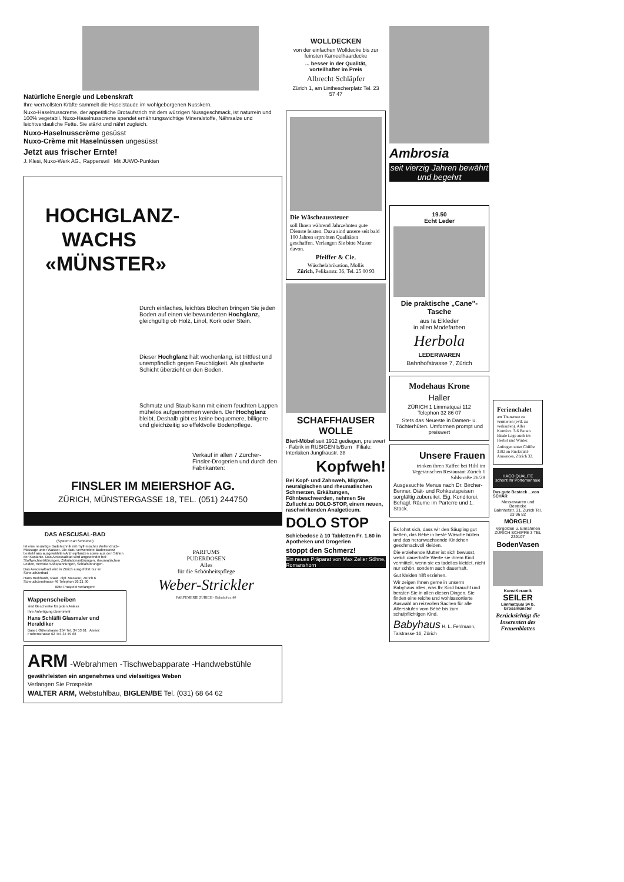Natürliche Energie und Lebenskraft
Ihre wertvollsten Kräfte sammelt die Haselstaude im wohlgeborgenen Nusskern.
Nuxo-Haselnusscreme, der appetitliche Brotaufstrich mit dem würzigen Nussgeschmack, ist naturrein und 100% vegetabil. Nuxo-Haselnusscreme spendet ernährungswichtige Mineralstoffe, Nährsalze und leichtverdauliche Fette. Sie stärkt und nährt zugleich.
Nuxo-Haselnusscrème gesüsst
Nuxo-Crème mit Haselnüssen ungesüsst
Jetzt aus frischer Ernte!
J. Klesi, Nuxo-Werk AG., Rapperswil Mit JUWO-Punkten
HOCHGLANZ-
WACHS
«MÜNSTER»
Durch einfaches, leichtes Blochen bringen Sie jeden Boden auf einen vielbewunderten Hochglanz, gleichgültig ob Holz, Linol, Kork oder Stein.
Dieser Hochglanz hält wochenlang, ist trittfest und unempfindlich gegen Feuchtigkeit. Als glasharte Schicht überzieht er den Boden.
Schmutz und Staub kann mit einem feuchten Lappen mühelos aufgenommen werden. Der Hochglanz bleibt. Deshalb gibt es keine bequemere, billigere und gleichzeitig so effektvolle Bodenpflege.
Verkauf in allen 7 Zürcher-Finsler-Drogerien und durch den Fabrikanten:
FINSLER IM MEIERSHOF AG.
ZÜRICH, MÜNSTERGASSE 18, TEL. (051) 244750
DAS AESCUSAL-BAD
(System Karl Schnebel)
Ist eine neuartige Badetechnik mit rhythmischer Wellendruck-Massage unter Wasser. Die dazu verwendete Badeessenz besteht aus ausgewählten Arzneipflanzen sowie aus den Säften der Kastanie. Das Aescusalbad wird angewendet bei: Stoffwechselstörungen, Zirkulationsstörungen, rheumatischen Leiden, nervösen Abspannungen, Schlafstörungen.
Das Aescusalbad wird in Zürich ausgeführt nur im Scheuchzerbad
Hans Burkhardt, staatl. dipl. Masseur, Zürich 6 Scheuchzerstrasse 46 Telephon 26 21 90
Bitte Prospekt verlangen!
Wappenscheiben
sind Geschenke für jeden Anlass
Ihre Anfertigung übernimmt
Hans Schläfli Glasmaler und Heraldiker
Basel, Güterstrasse 264 Tel. 34 53 61 Atelier: Frobenstrasse 62 Tel. 34 49 68
PARFUMS
PUDERDOSEN
Alles
für die Schönheitspflege
Weber-Strickler
PARFUMERIE ZÜRICH - Bahnhofstr. 40
ARM -Webrahmen -Tischwebapparate -Handwebstühle
gewährleisten ein angenehmes und vielseitiges Weben
Verlangen Sie Prospekte
WALTER ARM, Webstuhlbau, BIGLEN/BE Tel. (031) 68 64 62
WOLLDECKEN
von der einfachen Wolldecke bis zur feinsten Kameelhaardecke
... besser in der Qualität, vorteilhafter im Preis
Albrecht Schläpfer
Zürich 1, am Linthescherplatz Tel. 23 57 47
Die Wäscheaussteuer
soll Ihnen während Jahrzehnten gute Dienste leisten. Dazu sind unsere seit bald 100 Jahren erprobten Qualitäten geschaffen. Verlangen Sie bitte Muster davon.
Pfeiffer & Cie.
Wäschefabrikation, Mollis
Zürich, Pelikanstr. 36, Tel. 25 00 93
SCHAFFHAUSER WOLLE
Bieri-Möbel seit 1912 gediegen, preiswert · Fabrik in RUBIGEN b/Bern Filiale: Interlaken Jungfraustr. 38
Kopfweh!
Bei Kopf- und Zahnweh, Migräne, neuralgischen und rheumatischen Schmerzen, Erkältungen, Föhnbeschwerden, nehmen Sie Zuflucht zu DOLO-STOP, einem neuen, raschwirkenden Analgeticum.
DOLO STOP
Schiebedose à 10 Tabletten Fr. 1.60 in Apotheken und Drogerien
stoppt den Schmerz!
Ein neues Präparat von Max Zeller Söhne, Romanshorn
Ambrosia
seit vierzig Jahren bewährt und begehrt
19.50
Echt Leder
Die praktische „Cane"-Tasche
aus Ia Elkleder
in allen Modefarben
Herbola
LEDERWAREN
Bahnhofstrasse 7, Zürich
Modehaus Krone
Haller
ZÜRICH 1 Limmatquai 112
Telephon 32 86 07
Stets das Neueste in Damen- u. Töchterhüten. Umformen prompt und preiswert
Unsere Frauen
trinken ihren Kaffee bei Hiltl im Vegetarischen Restaurant Zürich 1 Sihlstraße 26/28
Ausgesuchte Menus nach Dr. Bircher-Benner. Diät- und Rohkostspeisen sorgfältig zubereitet. Eig. Konditorei. Behagl. Räume im Parterre und 1. Stock.
Es lohnt sich, dass wir den Säugling gut betten, das Bébé in beste Wäsche hüllen und das heranwachsende Kindchen geschmackvoll kleiden.
Die erziehende Mutter ist sich bewusst, welch dauerhafte Werte sie ihrem Kind vermittelt, wenn sie es tadellos kleidet, nicht nur schön, sondern auch dauerhaft.
Gut kleiden hilft erziehen.
Wir zeigen Ihnen gerne in unserm Babyhaus alles, was Ihr Kind braucht und beraten Sie in allen diesen Dingen. Sie finden eine reiche und wohlassortierte Auswahl an reizvollen Sachen für alle Altersstufen vom Bébé bis zum schulpflichtigen Kind.
Babyhaus H. L. Fehlmann, Talstrasse 16, Zürich
Ferienchalet
am Thunersee zu vermieten (evtl. zu verkaufen). Aller Komfort. 3-6 Betten. Ideale Lage auch im Herbst und Winter.
Anfragen unter Chiffre 3182 an Ruckstuhl-Annoncen, Zürich 32.
HACO QUALITÉ
schont Ihr Portemonnaie
Das gute Besteck ...von SCHÄR
Messerwaren und Bestecke
Bahnhofstr. 31, Zürich Tel. 23 96 82
MÖRGELI
Vergolden u. Einrahmen
ZÜRICH SCHIPFE 3 TEL 239107
BodenVasen
KunstKeramik
SEILER
Limmatquai 34 b. Grossmünster
Berücksichtigt die Inserenten des Frauenblattes